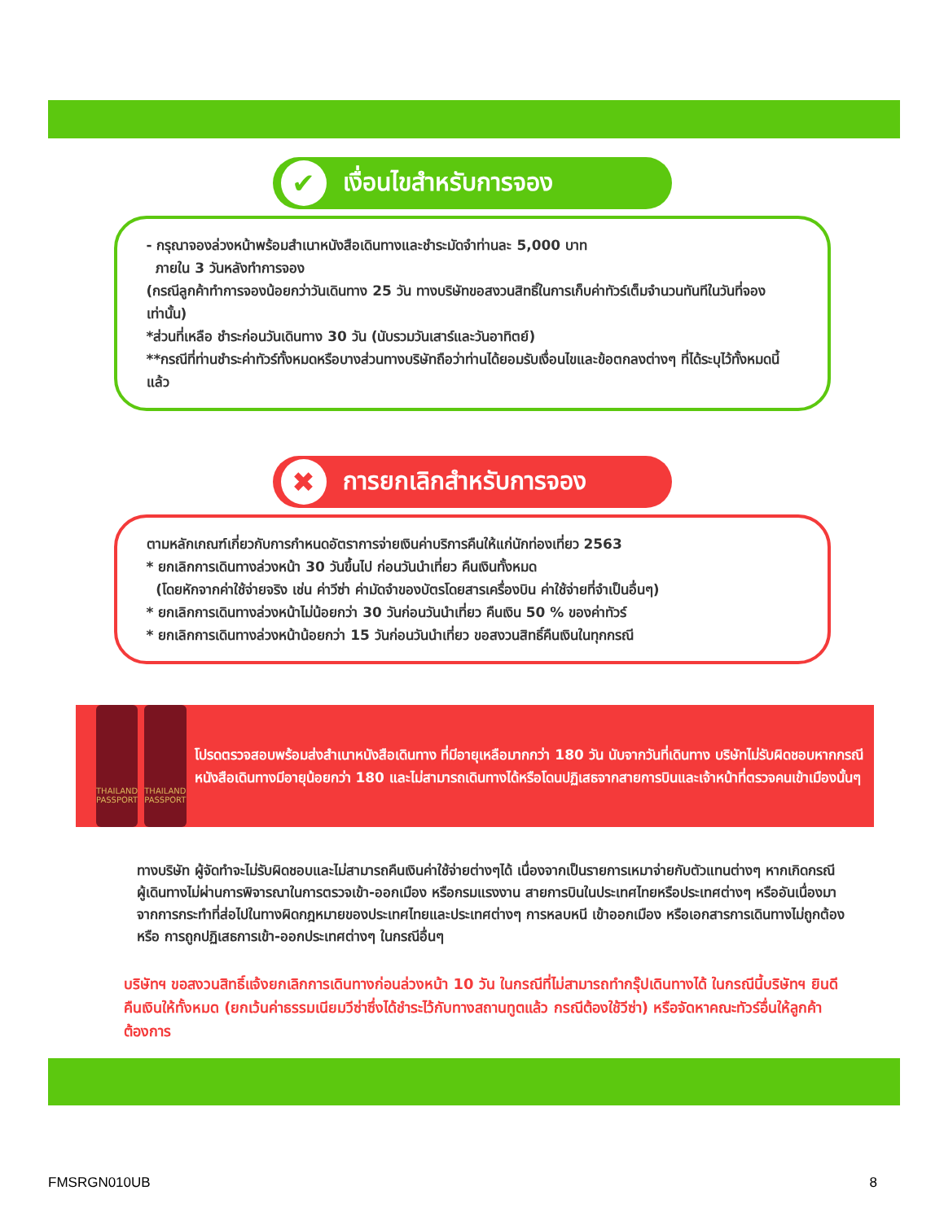✔ เงื่อนไขสำหรับการจอง
- กรุณาจองล่วงหน้าพร้อมสำเนาหนังสือเดินทางและชำระมัดจำท่านละ 5,000 บาท
ภายใน 3 วันหลังทำการจอง
(กรณีลูกค้าทำการจองน้อยกว่าวันเดินทาง 25 วัน ทางบริษัทขอสงวนสิทธิ์ในการเก็บค่าทัวร์เต็มจำนวนทันทีในวันที่จองเท่านั้น)
*ส่วนที่เหลือ ชำระก่อนวันเดินทาง 30 วัน (นับรวมวันเสาร์และวันอาทิตย์)
**กรณีที่ท่านชำระค่าทัวร์ทั้งหมดหรือบางส่วนทางบริษัทถือว่าท่านได้ยอมรับเงื่อนไขและข้อตกลงต่างๆ ที่ได้ระบุไว้ทั้งหมดนี้แล้ว
✖ การยกเลิกสำหรับการจอง
ตามหลักเกณฑ์เกี่ยวกับการกำหนดอัตราการจ่ายเงินค่าบริการคืนให้แก่นักท่องเที่ยว 2563
* ยกเลิกการเดินทางล่วงหน้า 30 วันขึ้นไป ก่อนวันนำเที่ยว คืนเงินทั้งหมด
(โดยหักจากค่าใช้จ่ายจริง เช่น ค่าวีซ่า ค่ามัดจำของบัตรโดยสารเครื่องบิน ค่าใช้จ่ายที่จำเป็นอื่นๆ)
* ยกเลิกการเดินทางล่วงหน้าไม่น้อยกว่า 30 วันก่อนวันนำเที่ยว คืนเงิน 50 % ของค่าทัวร์
* ยกเลิกการเดินทางล่วงหน้าน้อยกว่า 15 วันก่อนวันนำเที่ยว ขอสงวนสิทธิ์คืนเงินในทุกกรณี
THAILAND PASSPORT THAILAND PASSPORT
โปรดตรวจสอบพร้อมส่งสำเนาหนังสือเดินทาง ที่มีอายุเหลือมากกว่า 180 วัน นับจากวันที่เดินทาง บริษัทไม่รับผิดชอบหากกรณี หนังสือเดินทางมีอายุน้อยกว่า 180 และไม่สามารถเดินทางได้หรือโดนปฏิเสธจากสายการบินและเจ้าหน้าที่ตรวจคนเข้าเมืองนั้นๆ
ทางบริษัท ผู้จัดทำจะไม่รับผิดชอบและไม่สามารถคืนเงินค่าใช้จ่ายต่างๆได้ เนื่องจากเป็นรายการเหมาจ่ายกับตัวแทนต่างๆ หากเกิดกรณี ผู้เดินทางไม่ผ่านการพิจารณาในการตรวจเข้า-ออกเมือง หรือกรมแรงงาน สายการบินในประเทศไทยหรือประเทศต่างๆ หรืออันเนื่องมาจากการกระทำที่ส่อไปในทางผิดกฎหมายของประเทศไทยและประเทศต่างๆ การหลบหนี เข้าออกเมือง หรือเอกสารการเดินทางไม่ถูกต้อง หรือ การถูกปฏิเสธการเข้า-ออกประเทศต่างๆ ในกรณีอื่นๆ
บริษัทฯ ขอสงวนสิทธิ์แจ้งยกเลิกการเดินทางก่อนล่วงหน้า 10 วัน ในกรณีที่ไม่สามารถทำกรุ๊ปเดินทางได้ ในกรณีนี้บริษัทฯ ยินดีคืนเงินให้ทั้งหมด (ยกเว้นค่าธรรมเนียมวีซ่าซึ่งได้ชำระไว้กับทางสถานทูตแล้ว กรณีต้องใช้วีซ่า) หรือจัดหาคณะทัวร์อื่นให้ลูกค้าต้องการ
FMSRGN010UB 8